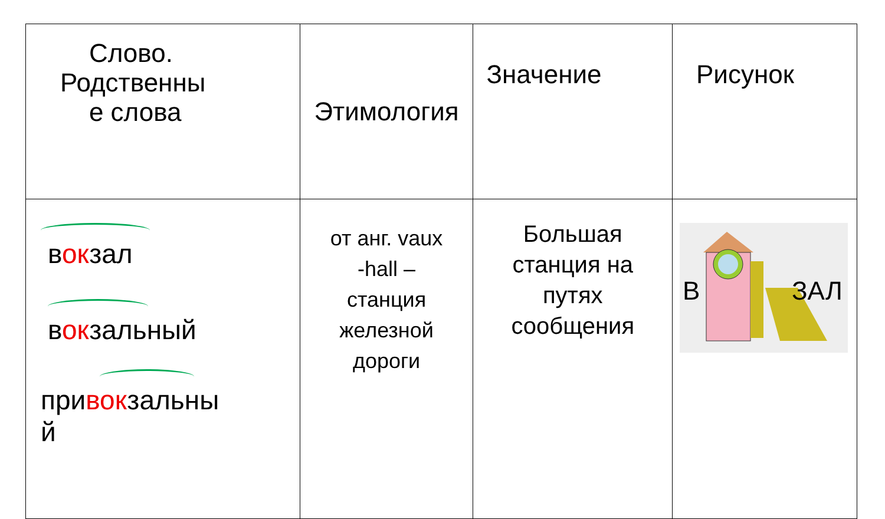| Слово. Родственны е слова | Этимология | Значение | Рисунок |
| в ок зал в ок зальный при в ок зальны й | от анг. vaux -hall – станция железной дороги | Большая станция на путях сообщения | В ЗАЛ |